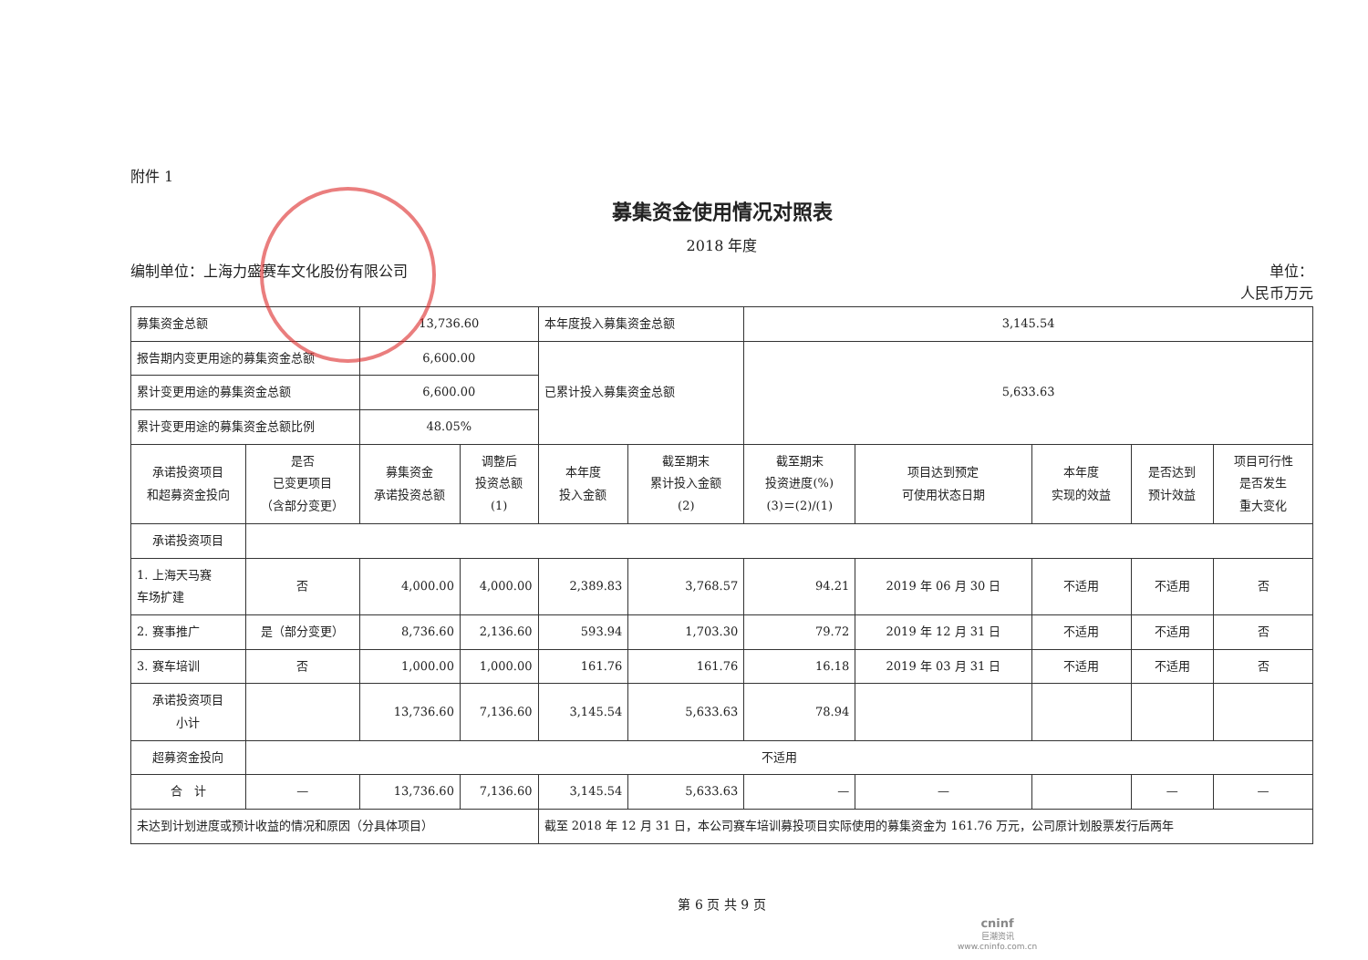附件 1
募集资金使用情况对照表
2018 年度
编制单位：上海力盛赛车文化股份有限公司 单位：
人民币万元
| 募集资金总额 | | 13,736.60 | | 本年度投入募集资金总额 | | 3,145.54 | | | | |
| 报告期内变更用途的募集资金总额 | | 6,600.00 | | 已累计投入募集资金总额 | | 5,633.63 | | | | |
| 累计变更用途的募集资金总额 | | 6,600.00 | | | | | | | | |
| 累计变更用途的募集资金总额比例 | | 48.05% | | | | | | | | |
| 承诺投资项目 和超募资金投向 | 是否 已变更项目 （含部分变更） | 募集资金 承诺投资总额 | 调整后 投资总额 (1) | 本年度 投入金额 | 截至期末 累计投入金额 (2) | 截至期末 投资进度(%) (3)＝(2)/(1) | 项目达到预定 可使用状态日期 | 本年度 实现的效益 | 是否达到 预计效益 | 项目可行性 是否发生 重大变化 |
| 承诺投资项目 | | | | | | | | | | |
| 1. 上海天马赛 车场扩建 | 否 | 4,000.00 | 4,000.00 | 2,389.83 | 3,768.57 | 94.21 | 2019 年 06 月 30 日 | 不适用 | 不适用 | 否 |
| 2. 赛事推广 | 是（部分变更） | 8,736.60 | 2,136.60 | 593.94 | 1,703.30 | 79.72 | 2019 年 12 月 31 日 | 不适用 | 不适用 | 否 |
| 3. 赛车培训 | 否 | 1,000.00 | 1,000.00 | 161.76 | 161.76 | 16.18 | 2019 年 03 月 31 日 | 不适用 | 不适用 | 否 |
| 承诺投资项目 小计 | | 13,736.60 | 7,136.60 | 3,145.54 | 5,633.63 | 78.94 | | | | |
| 超募资金投向 | 不适用 | | | | | | | | | |
| 合 计 | — | 13,736.60 | 7,136.60 | 3,145.54 | 5,633.63 | — | — | | — | — |
| 未达到计划进度或预计收益的情况和原因（分具体项目） | | | | 截至 2018 年 12 月 31 日，本公司赛车培训募投项目实际使用的募集资金为 161.76 万元，公司原计划股票发行后两年 | | | | | | |
第 6 页 共 9 页
cninf
巨潮资讯
www.cninfo.com.cn